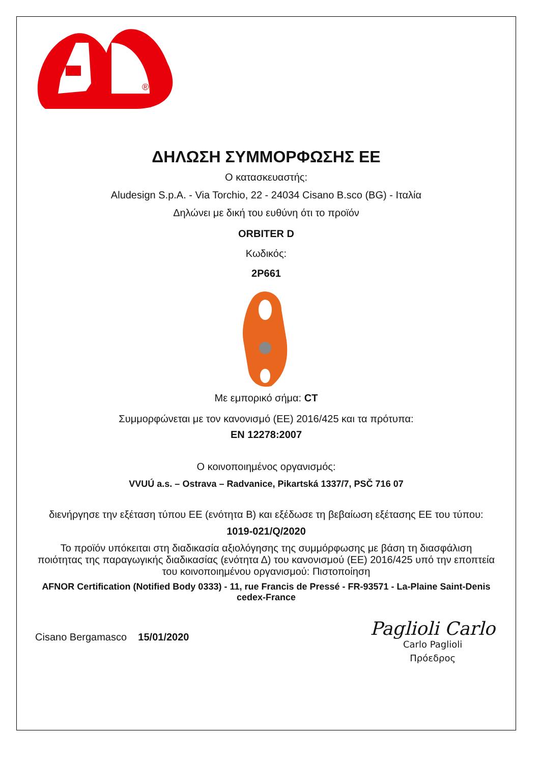®
ΔΗΛΩΣΗ ΣΥΜΜΟΡΦΩΣΗΣ ΕΕ
Ο κατασκευαστής:
Aludesign S.p.A. - Via Torchio, 22 - 24034 Cisano B.sco (BG) - Ιταλία
Δηλώνει με δική του ευθύνη ότι το προϊόν
ORBITER D
Κωδικός:
2P661
Με εμπορικό σήμα: CT
Συμμορφώνεται με τον κανονισμό (ΕΕ) 2016/425 και τα πρότυπα:
EN 12278:2007
Ο κοινοποιημένος οργανισμός:
VVUÚ a.s. – Ostrava – Radvanice, Pikartská 1337/7, PSČ 716 07
διενήργησε την εξέταση τύπου ΕΕ (ενότητα Β) και εξέδωσε τη βεβαίωση εξέτασης ΕΕ του τύπου:
1019-021/Q/2020
Το προϊόν υπόκειται στη διαδικασία αξιολόγησης της συμμόρφωσης με βάση τη διασφάλιση ποιότητας της παραγωγικής διαδικασίας (ενότητα Δ) του κανονισμού (ΕΕ) 2016/425 υπό την εποπτεία του κοινοποιημένου οργανισμού: Πιστοποίηση
AFNOR Certification (Notified Body 0333) - 11, rue Francis de Pressé - FR-93571 - La-Plaine Saint-Denis cedex-France
Cisano Bergamasco 15/01/2020
Paglioli Carlo
Carlo Paglioli
Πρόεδρος